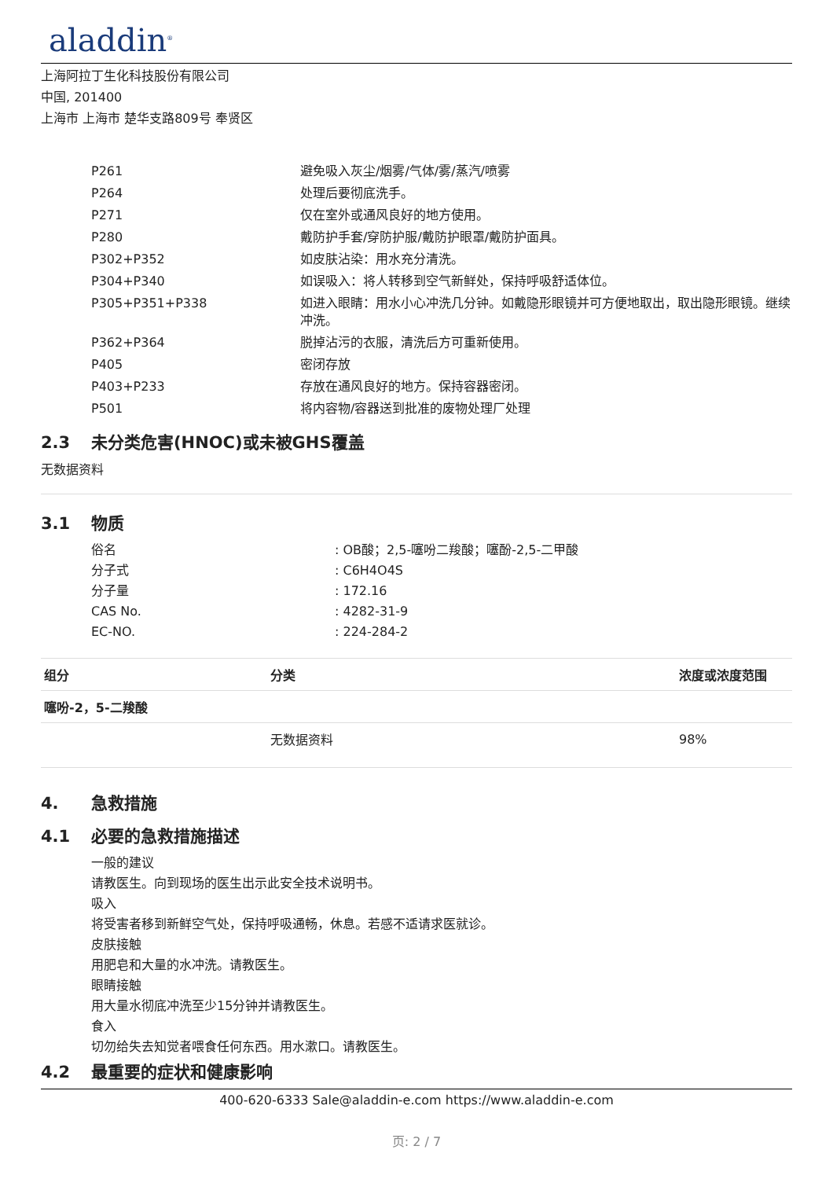aladdin<sup>®</sup>
上海阿拉丁生化科技股份有限公司
中国, 201400
上海市 上海市 楚华支路809号 奉贤区
| P261 | 避免吸入灰尘/烟雾/气体/雾/蒸汽/喷雾 |
| P264 | 处理后要彻底洗手。 |
| P271 | 仅在室外或通风良好的地方使用。 |
| P280 | 戴防护手套/穿防护服/戴防护眼罩/戴防护面具。 |
| P302+P352 | 如皮肤沾染：用水充分清洗。 |
| P304+P340 | 如误吸入：将人转移到空气新鲜处，保持呼吸舒适体位。 |
| P305+P351+P338 | 如进入眼睛：用水小心冲洗几分钟。如戴隐形眼镜并可方便地取出，取出隐形眼镜。继续冲洗。 |
| P362+P364 | 脱掉沾污的衣服，清洗后方可重新使用。 |
| P405 | 密闭存放 |
| P403+P233 | 存放在通风良好的地方。保持容器密闭。 |
| P501 | 将内容物/容器送到批准的废物处理厂处理 |
2.3 未分类危害(HNOC)或未被GHS覆盖
无数据资料
3.1 物质
| 俗名 | : OB酸；2,5-噻吩二羧酸；噻酚-2,5-二甲酸 |
| 分子式 | : C6H4O4S |
| 分子量 | : 172.16 |
| CAS No. | : 4282-31-9 |
| EC-NO. | : 224-284-2 |
| 组分 | 分类 | 浓度或浓度范围 |
| --- | --- | --- |
| 噻吩-2，5-二羧酸 | | |
| | 无数据资料 | 98% |
4. 急救措施
4.1 必要的急救措施描述
一般的建议
请教医生。向到现场的医生出示此安全技术说明书。
吸入
将受害者移到新鲜空气处，保持呼吸通畅，休息。若感不适请求医就诊。
皮肤接触
用肥皂和大量的水冲洗。请教医生。
眼睛接触
用大量水彻底冲洗至少15分钟并请教医生。
食入
切勿给失去知觉者喂食任何东西。用水漱口。请教医生。
4.2 最重要的症状和健康影响
400-620-6333 Sale@aladdin-e.com https://www.aladdin-e.com
页: 2 / 7